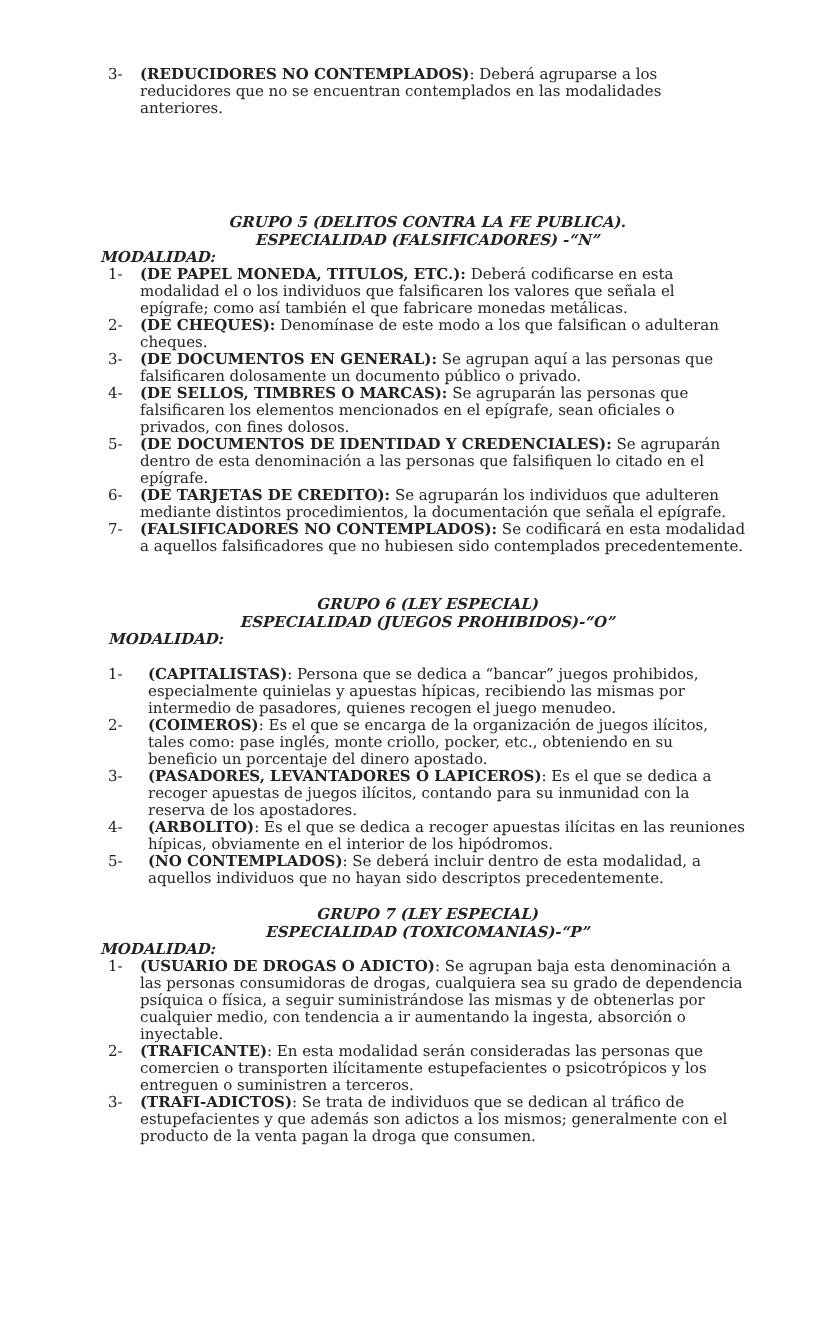3- (REDUCIDORES NO CONTEMPLADOS): Deberá agruparse a los reducidores que no se encuentran contemplados en las modalidades anteriores.
GRUPO 5 (DELITOS CONTRA LA FE PUBLICA).
ESPECIALIDAD (FALSIFICADORES) -“N”
MODALIDAD:
1- (DE PAPEL MONEDA, TITULOS, ETC.): Deberá codificarse en esta modalidad el o los individuos que falsificaren los valores que señala el epígrafe; como así también el que fabricare monedas metálicas.
2- (DE CHEQUES): Denomínase de este modo a los que falsifican o adulteran cheques.
3- (DE DOCUMENTOS EN GENERAL): Se agrupan aquí a las personas que falsificaren dolosamente un documento público o privado.
4- (DE SELLOS, TIMBRES O MARCAS): Se agruparán las personas que falsificaren los elementos mencionados en el epígrafe, sean oficiales o privados, con fines dolosos.
5- (DE DOCUMENTOS DE IDENTIDAD Y CREDENCIALES): Se agruparán dentro de esta denominación a las personas que falsifiquen lo citado en el epígrafe.
6- (DE TARJETAS DE CREDITO): Se agruparán los individuos que adulteren mediante distintos procedimientos, la documentación que señala el epígrafe.
7- (FALSIFICADORES NO CONTEMPLADOS): Se codificará en esta modalidad a aquellos falsificadores que no hubiesen sido contemplados precedentemente.
GRUPO 6 (LEY ESPECIAL)
ESPECIALIDAD (JUEGOS PROHIBIDOS)-“O”
MODALIDAD:
1- (CAPITALISTAS): Persona que se dedica a “bancar” juegos prohibidos, especialmente quinielas y apuestas hípicas, recibiendo las mismas por intermedio de pasadores, quienes recogen el juego menudeo.
2- (COIMEROS): Es el que se encarga de la organización de juegos ilícitos, tales como: pase inglés, monte criollo, pocker, etc., obteniendo en su beneficio un porcentaje del dinero apostado.
3- (PASADORES, LEVANTADORES O LAPICEROS): Es el que se dedica a recoger apuestas de juegos ilícitos, contando para su inmunidad con la reserva de los apostadores.
4- (ARBOLITO): Es el que se dedica a recoger apuestas ilícitas en las reuniones hípicas, obviamente en el interior de los hipódromos.
5- (NO CONTEMPLADOS): Se deberá incluir dentro de esta modalidad, a aquellos individuos que no hayan sido descriptos precedentemente.
GRUPO 7 (LEY ESPECIAL)
ESPECIALIDAD (TOXICOMANIAS)-“P”
MODALIDAD:
1- (USUARIO DE DROGAS O ADICTO): Se agrupan baja esta denominación a las personas consumidoras de drogas, cualquiera sea su grado de dependencia psíquica o física, a seguir suministrándose las mismas y de obtenerlas por cualquier medio, con tendencia a ir aumentando la ingesta, absorción o inyectable.
2- (TRAFICANTE): En esta modalidad serán consideradas las personas que comercien o transporten ilícitamente estupefacientes o psicotrópicos y los entreguen o suministren a terceros.
3- (TRAFI-ADICTOS): Se trata de individuos que se dedican al tráfico de estupefacientes y que además son adictos a los mismos; generalmente con el producto de la venta pagan la droga que consumen.